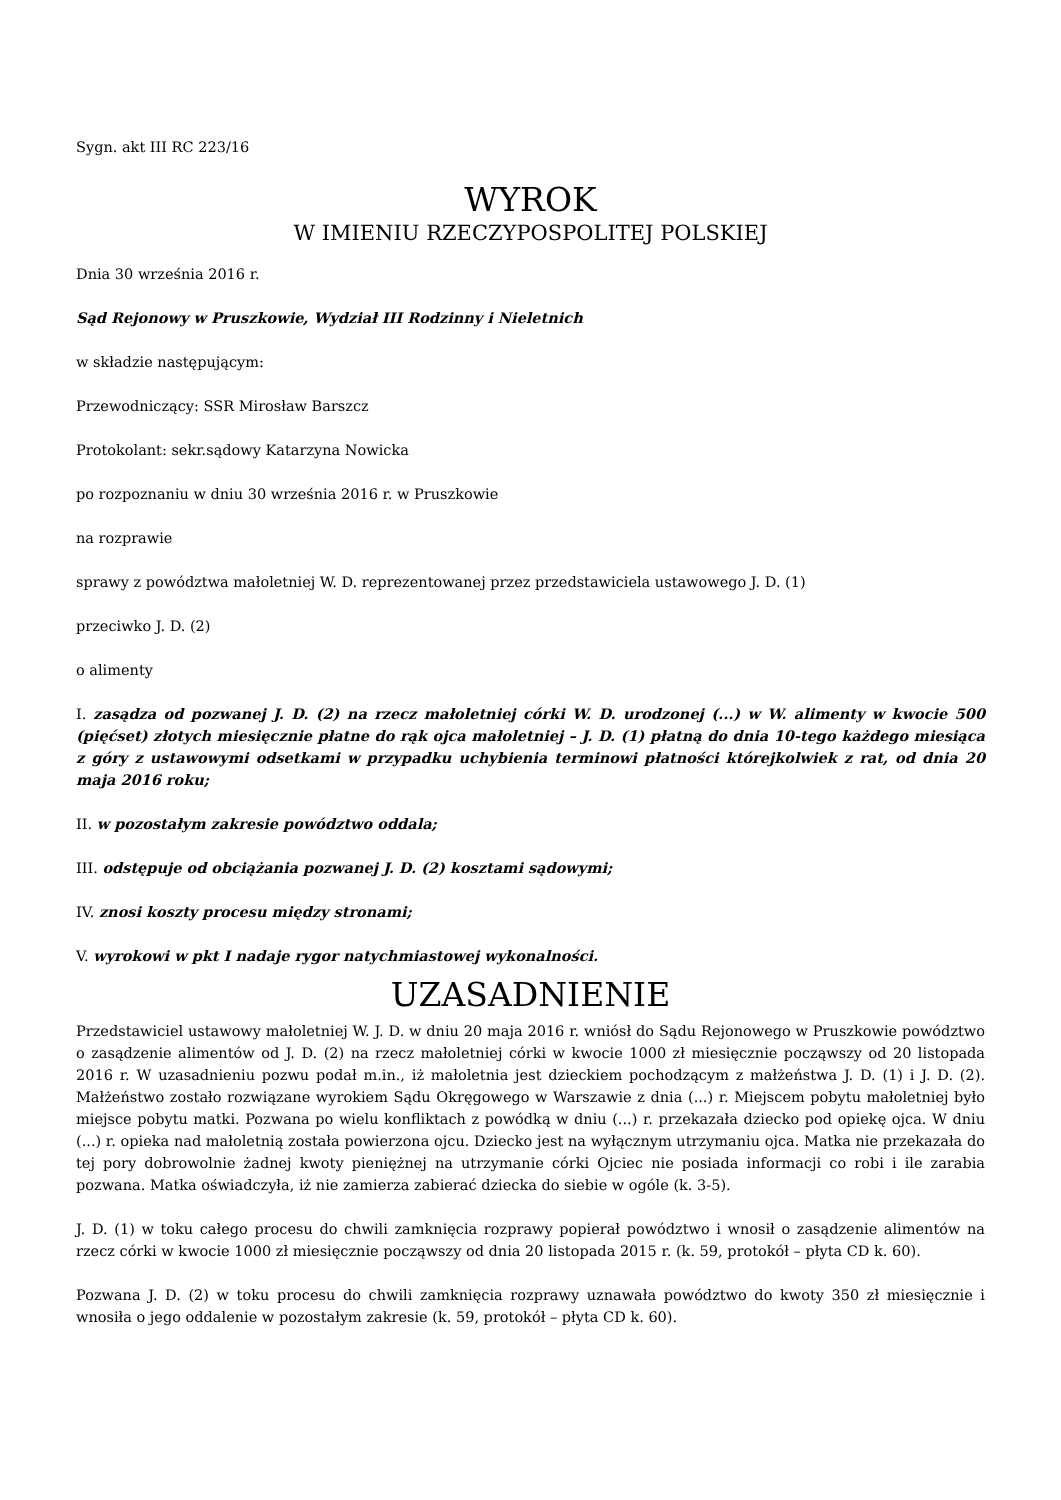Sygn. akt III RC 223/16
WYROK
W IMIENIU RZECZYPOSPOLITEJ POLSKIEJ
Dnia 30 września 2016 r.
Sąd Rejonowy w Pruszkowie, Wydział III Rodzinny i Nieletnich
w składzie następującym:
Przewodniczący: SSR Mirosław Barszcz
Protokolant: sekr.sądowy Katarzyna Nowicka
po rozpoznaniu w dniu 30 września 2016 r. w Pruszkowie
na rozprawie
sprawy z powództwa małoletniej W. D. reprezentowanej przez przedstawiciela ustawowego J. D. (1)
przeciwko J. D. (2)
o alimenty
I. zasądza od pozwanej J. D. (2) na rzecz małoletniej córki W. D. urodzonej (...) w W. alimenty w kwocie 500 (pięćset) złotych miesięcznie płatne do rąk ojca małoletniej – J. D. (1) płatną do dnia 10-tego każdego miesiąca z góry z ustawowymi odsetkami w przypadku uchybienia terminowi płatności którejkolwiek z rat, od dnia 20 maja 2016 roku;
II. w pozostałym zakresie powództwo oddala;
III. odstępuje od obciążania pozwanej J. D. (2) kosztami sądowymi;
IV. znosi koszty procesu między stronami;
V. wyrokowi w pkt I nadaje rygor natychmiastowej wykonalności.
UZASADNIENIE
Przedstawiciel ustawowy małoletniej W. J. D. w dniu 20 maja 2016 r. wniósł do Sądu Rejonowego w Pruszkowie powództwo o zasądzenie alimentów od J. D. (2) na rzecz małoletniej córki w kwocie 1000 zł miesięcznie począwszy od 20 listopada 2016 r. W uzasadnieniu pozwu podał m.in., iż małoletnia jest dzieckiem pochodzącym z małżeństwa J. D. (1) i J. D. (2). Małżeństwo zostało rozwiązane wyrokiem Sądu Okręgowego w Warszawie z dnia (...) r. Miejscem pobytu małoletniej było miejsce pobytu matki. Pozwana po wielu konfliktach z powódką w dniu (...) r. przekazała dziecko pod opiekę ojca. W dniu (...) r. opieka nad małoletnią została powierzona ojcu. Dziecko jest na wyłącznym utrzymaniu ojca. Matka nie przekazała do tej pory dobrowolnie żadnej kwoty pieniężnej na utrzymanie córki Ojciec nie posiada informacji co robi i ile zarabia pozwana. Matka oświadczyła, iż nie zamierza zabierać dziecka do siebie w ogóle (k. 3-5).
J. D. (1) w toku całego procesu do chwili zamknięcia rozprawy popierał powództwo i wnosił o zasądzenie alimentów na rzecz córki w kwocie 1000 zł miesięcznie począwszy od dnia 20 listopada 2015 r. (k. 59, protokół – płyta CD k. 60).
Pozwana J. D. (2) w toku procesu do chwili zamknięcia rozprawy uznawała powództwo do kwoty 350 zł miesięcznie i wnosiła o jego oddalenie w pozostałym zakresie (k. 59, protokół – płyta CD k. 60).